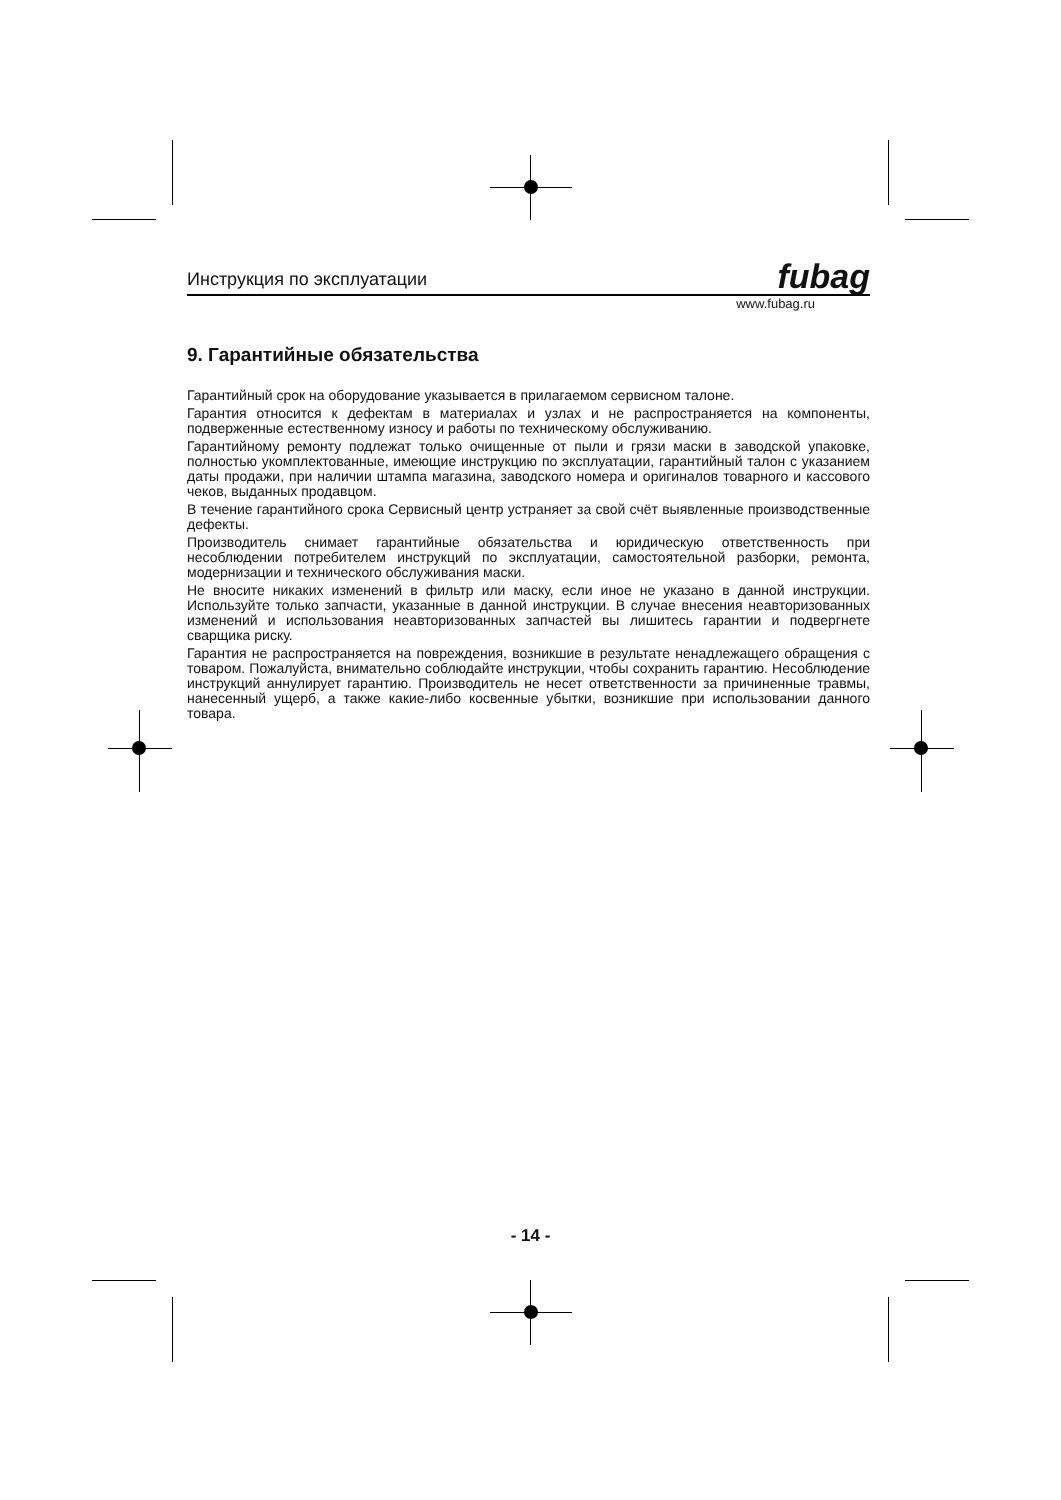Инструкция по эксплуатации fubag
www.fubag.ru
9. Гарантийные обязательства
Гарантийный срок на оборудование указывается в прилагаемом сервисном талоне.
Гарантия относится к дефектам в материалах и узлах и не распространяется на компоненты, подверженные естественному износу и работы по техническому обслуживанию.
Гарантийному ремонту подлежат только очищенные от пыли и грязи маски в заводской упаковке, полностью укомплектованные, имеющие инструкцию по эксплуатации, гарантийный талон с указанием даты продажи, при наличии штампа магазина, заводского номера и оригиналов товарного и кассового чеков, выданных продавцом.
В течение гарантийного срока Сервисный центр устраняет за свой счёт выявленные производственные дефекты.
Производитель снимает гарантийные обязательства и юридическую ответственность при несоблюдении потребителем инструкций по эксплуатации, самостоятельной разборки, ремонта, модернизации и технического обслуживания маски.
Не вносите никаких изменений в фильтр или маску, если иное не указано в данной инструкции. Используйте только запчасти, указанные в данной инструкции. В случае внесения неавторизованных изменений и использования неавторизованных запчастей вы лишитесь гарантии и подвергнете сварщика риску.
Гарантия не распространяется на повреждения, возникшие в результате ненадлежащего обращения с товаром. Пожалуйста, внимательно соблюдайте инструкции, чтобы сохранить гарантию. Несоблюдение инструкций аннулирует гарантию. Производитель не несет ответственности за причиненные травмы, нанесенный ущерб, а также какие-либо косвенные убытки, возникшие при использовании данного товара.
- 14 -